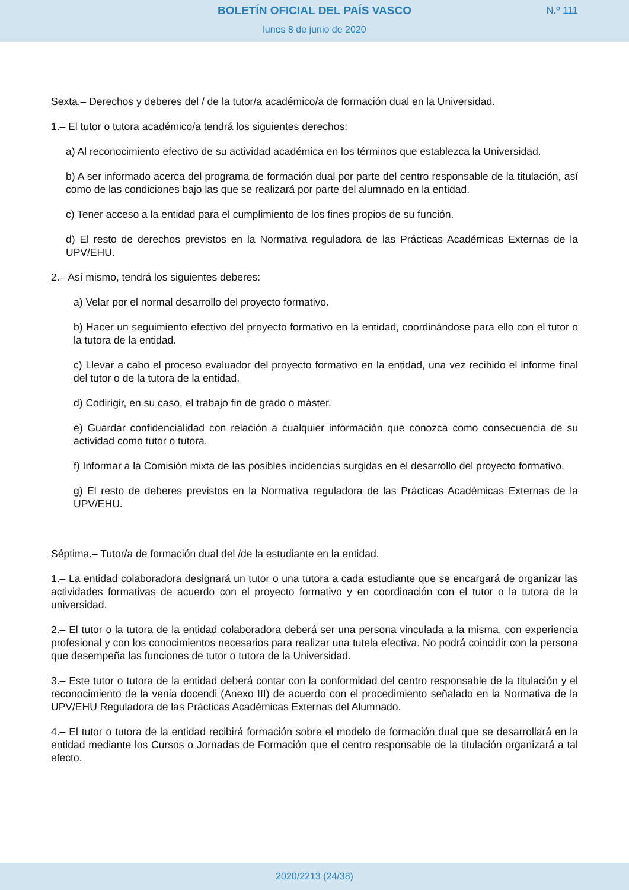BOLETÍN OFICIAL DEL PAÍS VASCO
N.º 111
lunes 8 de junio de 2020
Sexta.– Derechos y deberes del / de la tutor/a académico/a de formación dual en la Universidad.
1.– El tutor o tutora académico/a tendrá los siguientes derechos:
a) Al reconocimiento efectivo de su actividad académica en los términos que establezca la Universidad.
b) A ser informado acerca del programa de formación dual por parte del centro responsable de la titulación, así como de las condiciones bajo las que se realizará por parte del alumnado en la entidad.
c) Tener acceso a la entidad para el cumplimiento de los fines propios de su función.
d) El resto de derechos previstos en la Normativa reguladora de las Prácticas Académicas Externas de la UPV/EHU.
2.– Así mismo, tendrá los siguientes deberes:
a) Velar por el normal desarrollo del proyecto formativo.
b) Hacer un seguimiento efectivo del proyecto formativo en la entidad, coordinándose para ello con el tutor o la tutora de la entidad.
c) Llevar a cabo el proceso evaluador del proyecto formativo en la entidad, una vez recibido el informe final del tutor o de la tutora de la entidad.
d) Codirigir, en su caso, el trabajo fin de grado o máster.
e) Guardar confidencialidad con relación a cualquier información que conozca como consecuencia de su actividad como tutor o tutora.
f) Informar a la Comisión mixta de las posibles incidencias surgidas en el desarrollo del proyecto formativo.
g) El resto de deberes previstos en la Normativa reguladora de las Prácticas Académicas Externas de la UPV/EHU.
Séptima.– Tutor/a de formación dual del /de la estudiante en la entidad.
1.– La entidad colaboradora designará un tutor o una tutora a cada estudiante que se encargará de organizar las actividades formativas de acuerdo con el proyecto formativo y en coordinación con el tutor o la tutora de la universidad.
2.– El tutor o la tutora de la entidad colaboradora deberá ser una persona vinculada a la misma, con experiencia profesional y con los conocimientos necesarios para realizar una tutela efectiva. No podrá coincidir con la persona que desempeña las funciones de tutor o tutora de la Universidad.
3.– Este tutor o tutora de la entidad deberá contar con la conformidad del centro responsable de la titulación y el reconocimiento de la venia docendi (Anexo III) de acuerdo con el procedimiento señalado en la Normativa de la UPV/EHU Reguladora de las Prácticas Académicas Externas del Alumnado.
4.– El tutor o tutora de la entidad recibirá formación sobre el modelo de formación dual que se desarrollará en la entidad mediante los Cursos o Jornadas de Formación que el centro responsable de la titulación organizará a tal efecto.
2020/2213 (24/38)